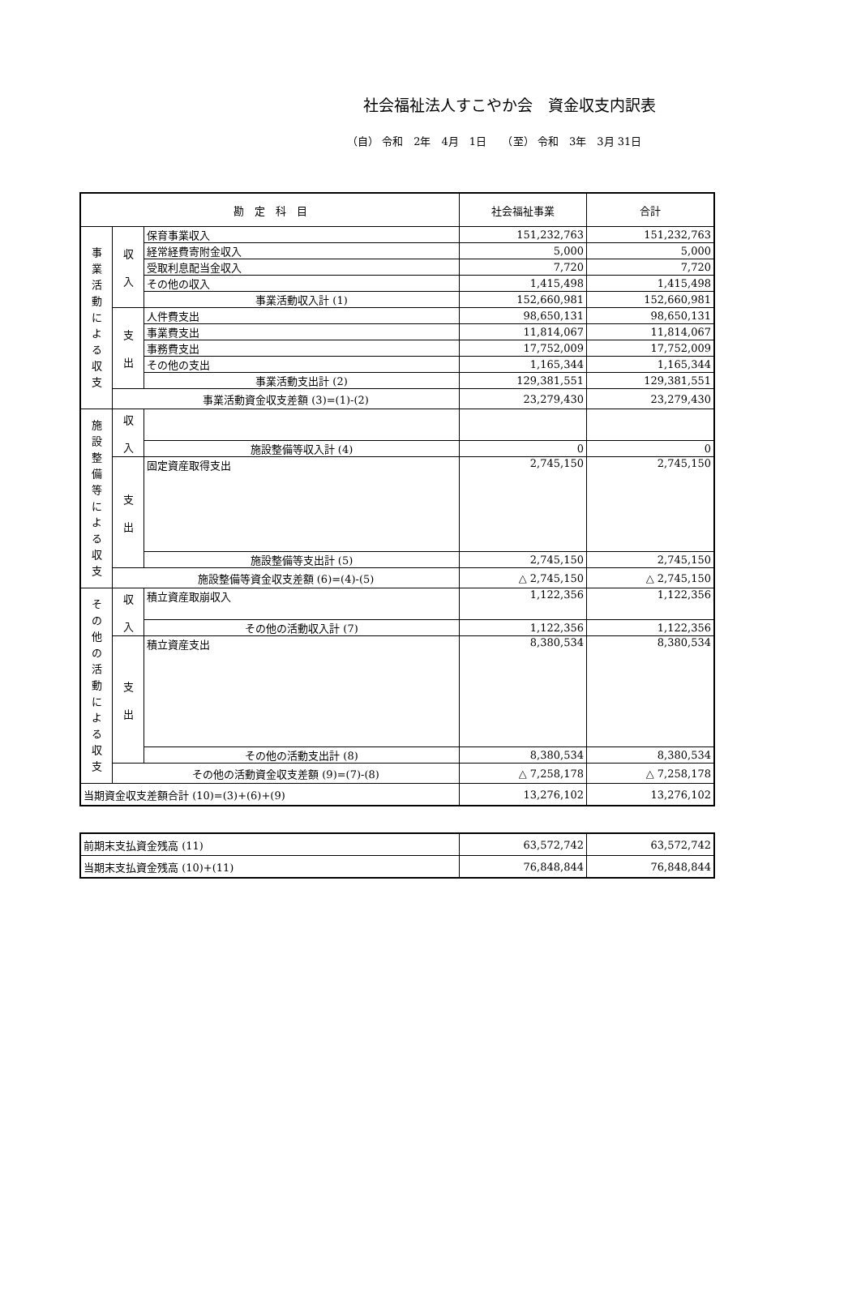社会福祉法人すこやか会　資金収支内訳表
（自） 令和　2年　4月　1日　　（至） 令和　3年　3月 31日
| 勘 定 科 目 | | | 社会福祉事業 | 合計 |
| --- | --- | --- | --- | --- |
| 事 業 活 動 に よ る 収 支 | 収 入 | 保育事業収入 | 151,232,763 | 151,232,763 |
| | | 経常経費寄附金収入 | 5,000 | 5,000 |
| | | 受取利息配当金収入 | 7,720 | 7,720 |
| | | その他の収入 | 1,415,498 | 1,415,498 |
| | | 事業活動収入計 (1) | 152,660,981 | 152,660,981 |
| | 支 出 | 人件費支出 | 98,650,131 | 98,650,131 |
| | | 事業費支出 | 11,814,067 | 11,814,067 |
| | | 事務費支出 | 17,752,009 | 17,752,009 |
| | | その他の支出 | 1,165,344 | 1,165,344 |
| | | 事業活動支出計 (2) | 129,381,551 | 129,381,551 |
| | 事業活動資金収支差額 (3)=(1)-(2) | | 23,279,430 | 23,279,430 |
| 施 設 整 備 等 に よ る 収 支 | 収 入 | | | |
| | | 施設整備等収入計 (4) | 0 | 0 |
| | 支 出 | 固定資産取得支出 | 2,745,150 | 2,745,150 |
| | | 施設整備等支出計 (5) | 2,745,150 | 2,745,150 |
| | 施設整備等資金収支差額 (6)=(4)-(5) | | △ 2,745,150 | △ 2,745,150 |
| そ の 他 の 活 動 に よ る 収 支 | 収 入 | 積立資産取崩収入 | 1,122,356 | 1,122,356 |
| | | その他の活動収入計 (7) | 1,122,356 | 1,122,356 |
| | 支 出 | 積立資産支出 | 8,380,534 | 8,380,534 |
| | | その他の活動支出計 (8) | 8,380,534 | 8,380,534 |
| | その他の活動資金収支差額 (9)=(7)-(8) | | △ 7,258,178 | △ 7,258,178 |
| 当期資金収支差額合計 (10)=(3)+(6)+(9) | | | 13,276,102 | 13,276,102 |
| 前期末支払資金残高 (11) | 63,572,742 | 63,572,742 |
| 当期末支払資金残高 (10)+(11) | 76,848,844 | 76,848,844 |